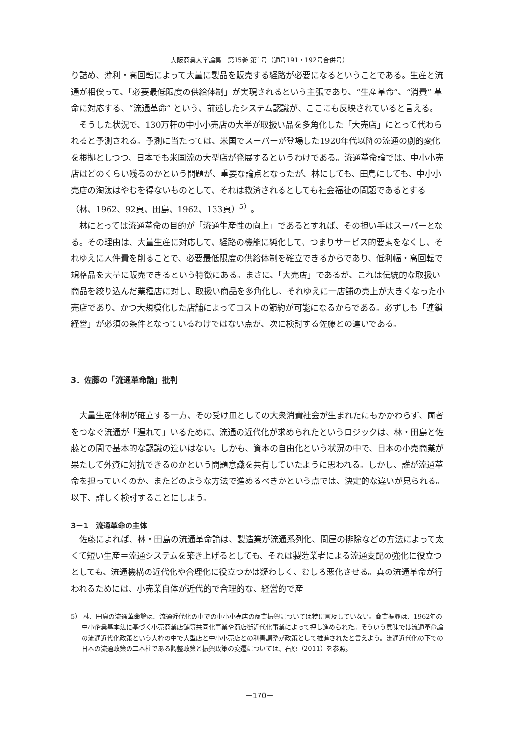大阪商業大学論集　第15巻 第1号（通号191・192号合併号）
り詰め、薄利・高回転によって大量に製品を販売する経路が必要になるということである。生産と流通が相俟って、「必要最低限度の供給体制」が実現されるという主張であり、“生産革命”、“消費” 革命に対応する、“流通革命” という、前述したシステム認識が、ここにも反映されていると言える。
そうした状況で、130万軒の中小小売店の大半が取扱い品を多角化した「大売店」にとって代わられると予測される。予測に当たっては、米国でスーパーが登場した1920年代以降の流通の劇的変化を根拠としつつ、日本でも米国流の大型店が発展するというわけである。流通革命論では、中小小売店はどのくらい残るのかという問題が、重要な論点となったが、林にしても、田島にしても、中小小売店の淘汰はやむを得ないものとして、それは救済されるとしても社会福祉の問題であるとする（林、1962、92頁、田島、1962、133頁）<sup>5）</sup>。
林にとっては流通革命の目的が「流通生産性の向上」であるとすれば、その担い手はスーパーとなる。その理由は、大量生産に対応して、経路の機能に純化して、つまりサービス的要素をなくし、それゆえに人件費を削ることで、必要最低限度の供給体制を確立できるからであり、低利幅・高回転で規格品を大量に販売できるという特徴にある。まさに、「大売店」であるが、これは伝統的な取扱い商品を絞り込んだ業種店に対し、取扱い商品を多角化し、それゆえに一店舗の売上が大きくなった小売店であり、かつ大規模化した店舗によってコストの節約が可能になるからである。必ずしも「連鎖経営」が必須の条件となっているわけではない点が、次に検討する佐藤との違いである。
3．佐藤の「流通革命論」批判
大量生産体制が確立する一方、その受け皿としての大衆消費社会が生まれたにもかかわらず、両者をつなぐ流通が「遅れて」いるために、流通の近代化が求められたというロジックは、林・田島と佐藤との間で基本的な認識の違いはない。しかも、資本の自由化という状況の中で、日本の小売商業が果たして外資に対抗できるのかという問題意識を共有していたように思われる。しかし、誰が流通革命を担っていくのか、またどのような方法で進めるべきかという点では、決定的な違いが見られる。以下、詳しく検討することにしよう。
3－1　流通革命の主体
佐藤によれば、林・田島の流通革命論は、製造業が流通系列化、問屋の排除などの方法によって太くて短い生産＝流通システムを築き上げるとしても、それは製造業者による流通支配の強化に役立つとしても、流通機構の近代化や合理化に役立つかは疑わしく、むしろ悪化させる。真の流通革命が行われるためには、小売業自体が近代的で合理的な、経営的で産
5） 林、田島の流通革命論は、流通近代化の中での中小小売店の商業振興については特に言及していない。商業振興は、1962年の中小企業基本法に基づく小売商業店舗等共同化事業や商店街近代化事業によって押し進められた。そういう意味では流通革命論の流通近代化政策という大枠の中で大型店と中小小売店との利害調整が政策として推進されたと言えよう。流通近代化の下での日本の流通政策の二本柱である調整政策と振興政策の変遷については、石原（2011）を参照。
－170－